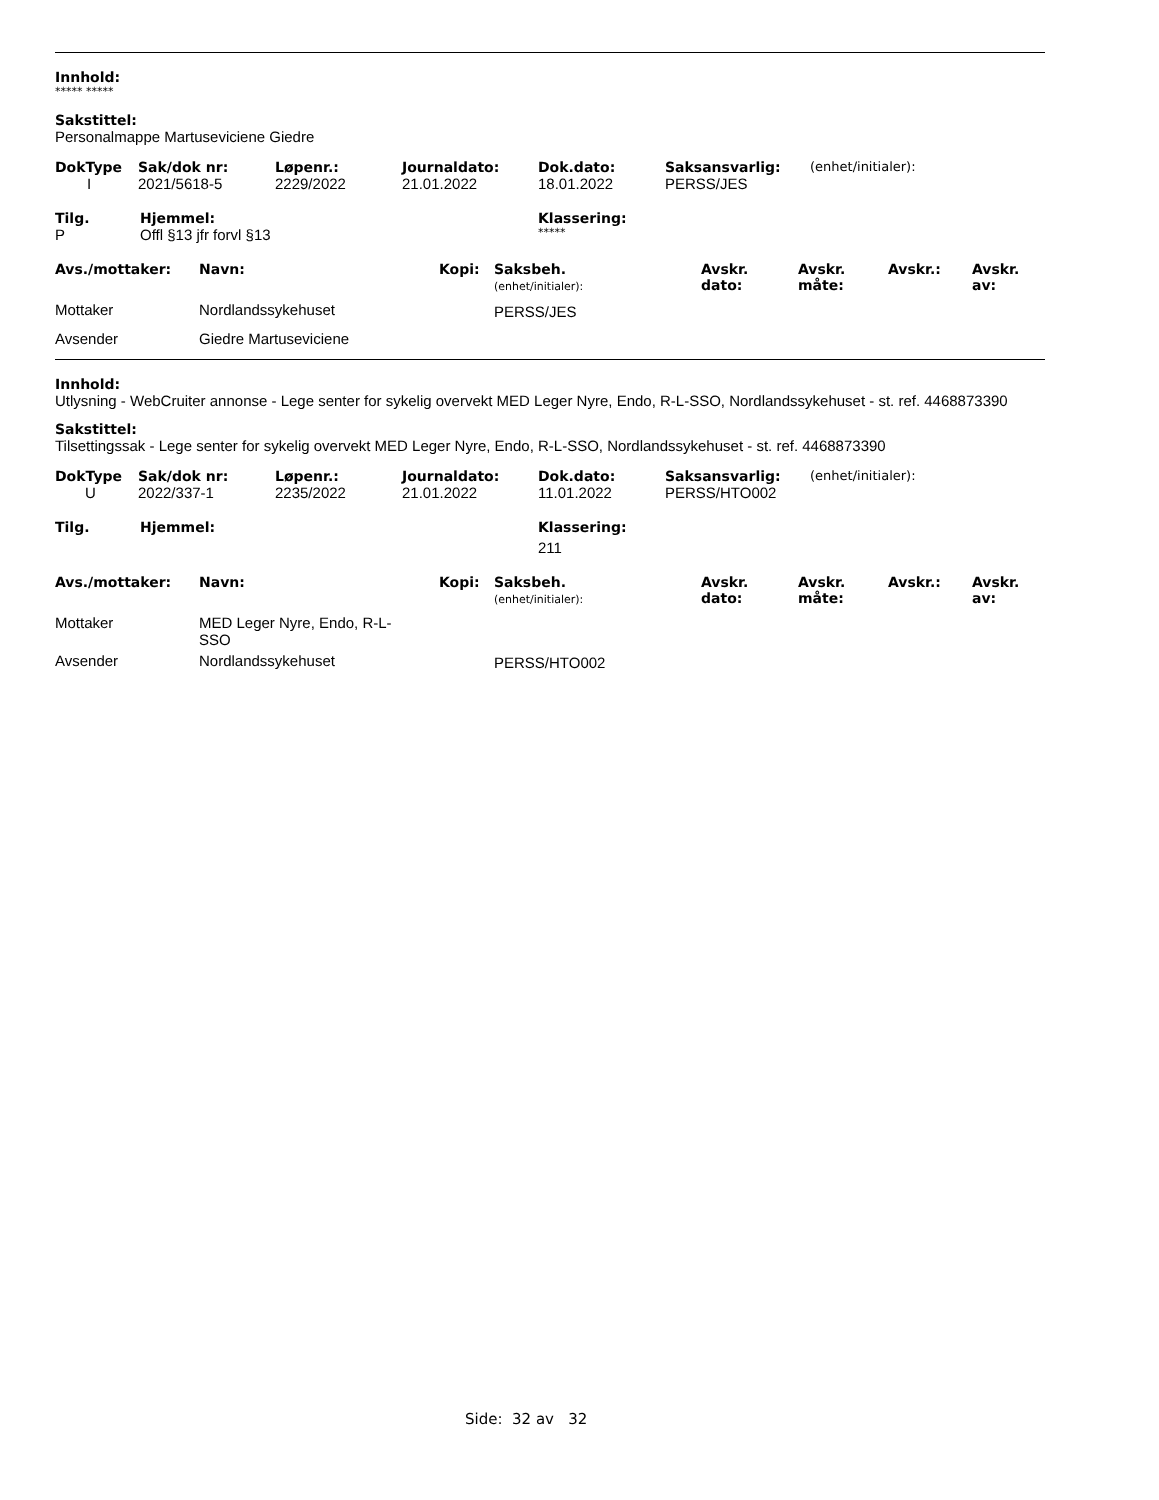Innhold:
***** *****
Sakstittel:
Personalmappe Martuseviciene Giedre
| DokType | Sak/dok nr: | Løpenr.: | Journaldato: | Dok.dato: | Saksansvarlig: | (enhet/initialer): |
| --- | --- | --- | --- | --- | --- | --- |
| I | 2021/5618-5 | 2229/2022 | 21.01.2022 | 18.01.2022 | PERSS/JES | |
| Tilg. | Hjemmel: | Klassering: |
| --- | --- | --- |
| P | Offl §13 jfr forvl §13 | ***** |
| Avs./mottaker: | Navn: | Kopi: | Saksbeh. (enhet/initialer): | Avskr. dato: | Avskr. måte: | Avskr.: | Avskr. av: |
| --- | --- | --- | --- | --- | --- | --- | --- |
| Mottaker | Nordlandssykehuset | | PERSS/JES | | | | |
| Avsender | Giedre Martuseviciene | | | | | | |
Innhold:
Utlysning - WebCruiter annonse - Lege senter for sykelig overvekt MED Leger Nyre, Endo, R-L-SSO, Nordlandssykehuset - st. ref. 4468873390
Sakstittel:
Tilsettingssak - Lege senter for sykelig overvekt MED Leger Nyre, Endo, R-L-SSO, Nordlandssykehuset - st. ref. 4468873390
| DokType | Sak/dok nr: | Løpenr.: | Journaldato: | Dok.dato: | Saksansvarlig: | (enhet/initialer): |
| --- | --- | --- | --- | --- | --- | --- |
| U | 2022/337-1 | 2235/2022 | 21.01.2022 | 11.01.2022 | PERSS/HTO002 | |
| Tilg. | Hjemmel: | Klassering: |
| --- | --- | --- |
| | | 211 |
| Avs./mottaker: | Navn: | Kopi: | Saksbeh. (enhet/initialer): | Avskr. dato: | Avskr. måte: | Avskr.: | Avskr. av: |
| --- | --- | --- | --- | --- | --- | --- | --- |
| Mottaker | MED Leger Nyre, Endo, R-L- SSO | | | | | | |
| Avsender | Nordlandssykehuset | | PERSS/HTO002 | | | | |
Side: 32 av 32